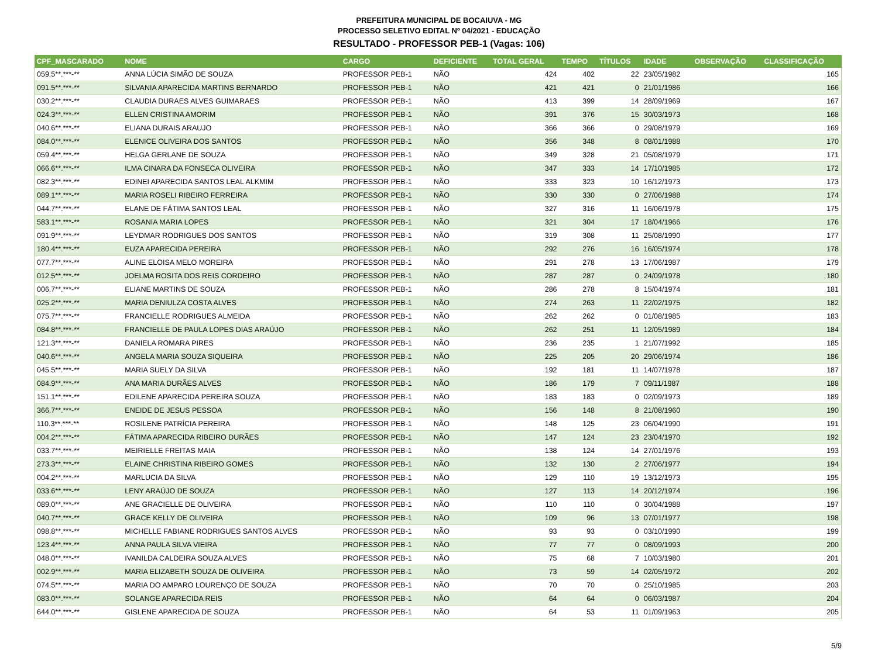PREFEITURA MUNICIPAL DE BOCAIUVA - MG
PROCESSO SELETIVO EDITAL Nº 04/2021 - EDUCAÇÃO
RESULTADO - PROFESSOR PEB-1 (Vagas: 106)
| CPF_MASCARADO | NOME | CARGO | DEFICIENTE | TOTAL GERAL | TEMPO | TÍTULOS | IDADE | OBSERVAÇÃO | CLASSIFICAÇÃO |
| --- | --- | --- | --- | --- | --- | --- | --- | --- | --- |
| 059.5**.***-** | ANNA LÚCIA SIMÃO DE SOUZA | PROFESSOR PEB-1 | NÃO | 424 | 402 | 22 | 23/05/1982 | | 165 |
| 091.5**.***-** | SILVANIA APARECIDA MARTINS BERNARDO | PROFESSOR PEB-1 | NÃO | 421 | 421 | 0 | 21/01/1986 | | 166 |
| 030.2**.***-** | CLAUDIA DURAES ALVES GUIMARAES | PROFESSOR PEB-1 | NÃO | 413 | 399 | 14 | 28/09/1969 | | 167 |
| 024.3**.***-** | ELLEN CRISTINA AMORIM | PROFESSOR PEB-1 | NÃO | 391 | 376 | 15 | 30/03/1973 | | 168 |
| 040.6**.***-** | ELIANA DURAIS ARAUJO | PROFESSOR PEB-1 | NÃO | 366 | 366 | 0 | 29/08/1979 | | 169 |
| 084.0**.***-** | ELENICE OLIVEIRA DOS SANTOS | PROFESSOR PEB-1 | NÃO | 356 | 348 | 8 | 08/01/1988 | | 170 |
| 059.4**.***-** | HELGA GERLANE DE SOUZA | PROFESSOR PEB-1 | NÃO | 349 | 328 | 21 | 05/08/1979 | | 171 |
| 066.6**.***-** | ILMA CINARA DA FONSECA OLIVEIRA | PROFESSOR PEB-1 | NÃO | 347 | 333 | 14 | 17/10/1985 | | 172 |
| 082.3**.***-** | EDINEI APARECIDA SANTOS LEAL ALKMIM | PROFESSOR PEB-1 | NÃO | 333 | 323 | 10 | 16/12/1973 | | 173 |
| 089.1**.***-** | MARIA ROSELI RIBEIRO FERREIRA | PROFESSOR PEB-1 | NÃO | 330 | 330 | 0 | 27/06/1988 | | 174 |
| 044.7**.***-** | ELANE DE FÁTIMA SANTOS LEAL | PROFESSOR PEB-1 | NÃO | 327 | 316 | 11 | 16/06/1978 | | 175 |
| 583.1**.***-** | ROSANIA MARIA LOPES | PROFESSOR PEB-1 | NÃO | 321 | 304 | 17 | 18/04/1966 | | 176 |
| 091.9**.***-** | LEYDMAR RODRIGUES DOS SANTOS | PROFESSOR PEB-1 | NÃO | 319 | 308 | 11 | 25/08/1990 | | 177 |
| 180.4**.***-** | EUZA APARECIDA PEREIRA | PROFESSOR PEB-1 | NÃO | 292 | 276 | 16 | 16/05/1974 | | 178 |
| 077.7**.***-** | ALINE ELOISA MELO MOREIRA | PROFESSOR PEB-1 | NÃO | 291 | 278 | 13 | 17/06/1987 | | 179 |
| 012.5**.***-** | JOELMA ROSITA DOS REIS CORDEIRO | PROFESSOR PEB-1 | NÃO | 287 | 287 | 0 | 24/09/1978 | | 180 |
| 006.7**.***-** | ELIANE MARTINS DE SOUZA | PROFESSOR PEB-1 | NÃO | 286 | 278 | 8 | 15/04/1974 | | 181 |
| 025.2**.***-** | MARIA DENIULZA COSTA ALVES | PROFESSOR PEB-1 | NÃO | 274 | 263 | 11 | 22/02/1975 | | 182 |
| 075.7**.***-** | FRANCIELLE RODRIGUES ALMEIDA | PROFESSOR PEB-1 | NÃO | 262 | 262 | 0 | 01/08/1985 | | 183 |
| 084.8**.***-** | FRANCIELLE DE PAULA LOPES DIAS ARAÚJO | PROFESSOR PEB-1 | NÃO | 262 | 251 | 11 | 12/05/1989 | | 184 |
| 121.3**.***-** | DANIELA ROMARA PIRES | PROFESSOR PEB-1 | NÃO | 236 | 235 | 1 | 21/07/1992 | | 185 |
| 040.6**.***-** | ANGELA MARIA SOUZA SIQUEIRA | PROFESSOR PEB-1 | NÃO | 225 | 205 | 20 | 29/06/1974 | | 186 |
| 045.5**.***-** | MARIA SUELY DA SILVA | PROFESSOR PEB-1 | NÃO | 192 | 181 | 11 | 14/07/1978 | | 187 |
| 084.9**.***-** | ANA MARIA DURÃES ALVES | PROFESSOR PEB-1 | NÃO | 186 | 179 | 7 | 09/11/1987 | | 188 |
| 151.1**.***-** | EDILENE APARECIDA PEREIRA SOUZA | PROFESSOR PEB-1 | NÃO | 183 | 183 | 0 | 02/09/1973 | | 189 |
| 366.7**.***-** | ENEIDE DE JESUS PESSOA | PROFESSOR PEB-1 | NÃO | 156 | 148 | 8 | 21/08/1960 | | 190 |
| 110.3**.***-** | ROSILENE PATRÍCIA PEREIRA | PROFESSOR PEB-1 | NÃO | 148 | 125 | 23 | 06/04/1990 | | 191 |
| 004.2**.***-** | FÁTIMA APARECIDA RIBEIRO DURÃES | PROFESSOR PEB-1 | NÃO | 147 | 124 | 23 | 23/04/1970 | | 192 |
| 033.7**.***-** | MEIRIELLE FREITAS MAIA | PROFESSOR PEB-1 | NÃO | 138 | 124 | 14 | 27/01/1976 | | 193 |
| 273.3**.***-** | ELAINE CHRISTINA RIBEIRO GOMES | PROFESSOR PEB-1 | NÃO | 132 | 130 | 2 | 27/06/1977 | | 194 |
| 004.2**.***-** | MARLUCIA DA SILVA | PROFESSOR PEB-1 | NÃO | 129 | 110 | 19 | 13/12/1973 | | 195 |
| 033.6**.***-** | LENY ARAÚJO DE SOUZA | PROFESSOR PEB-1 | NÃO | 127 | 113 | 14 | 20/12/1974 | | 196 |
| 089.0**.***-** | ANE GRACIELLE DE OLIVEIRA | PROFESSOR PEB-1 | NÃO | 110 | 110 | 0 | 30/04/1988 | | 197 |
| 040.7**.***-** | GRACE KELLY DE OLIVEIRA | PROFESSOR PEB-1 | NÃO | 109 | 96 | 13 | 07/01/1977 | | 198 |
| 098.8**.***-** | MICHELLE FABIANE RODRIGUES SANTOS ALVES | PROFESSOR PEB-1 | NÃO | 93 | 93 | 0 | 03/10/1990 | | 199 |
| 123.4**.***-** | ANNA PAULA SILVA VIEIRA | PROFESSOR PEB-1 | NÃO | 77 | 77 | 0 | 08/09/1993 | | 200 |
| 048.0**.***-** | IVANILDA CALDEIRA SOUZA ALVES | PROFESSOR PEB-1 | NÃO | 75 | 68 | 7 | 10/03/1980 | | 201 |
| 002.9**.***-** | MARIA ELIZABETH SOUZA DE OLIVEIRA | PROFESSOR PEB-1 | NÃO | 73 | 59 | 14 | 02/05/1972 | | 202 |
| 074.5**.***-** | MARIA DO AMPARO LOURENÇO DE SOUZA | PROFESSOR PEB-1 | NÃO | 70 | 70 | 0 | 25/10/1985 | | 203 |
| 083.0**.***-** | SOLANGE APARECIDA REIS | PROFESSOR PEB-1 | NÃO | 64 | 64 | 0 | 06/03/1987 | | 204 |
| 644.0**.***-** | GISLENE APARECIDA DE SOUZA | PROFESSOR PEB-1 | NÃO | 64 | 53 | 11 | 01/09/1963 | | 205 |
5/9